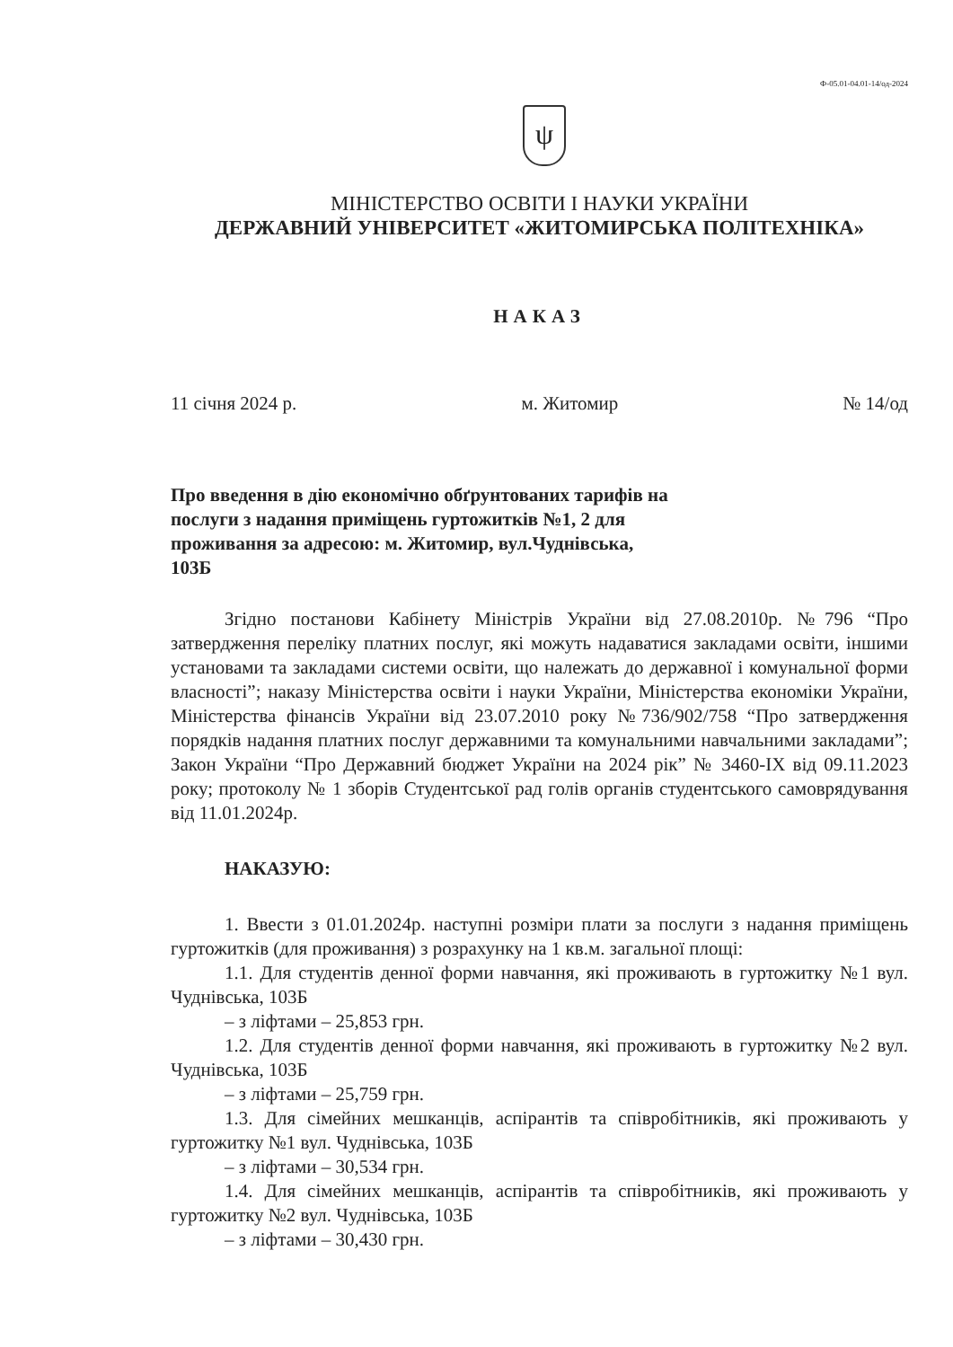Ф-05.01-04.01-14/од-2024
ψ
МІНІСТЕРСТВО ОСВІТИ І НАУКИ УКРАЇНИ
ДЕРЖАВНИЙ УНІВЕРСИТЕТ «ЖИТОМИРСЬКА ПОЛІТЕХНІКА»
НАКАЗ
11 січня 2024 р. м. Житомир № 14/од
Про введення в дію економічно обґрунтованих тарифів на послуги з надання приміщень гуртожитків №1, 2 для проживання за адресою: м. Житомир, вул.Чуднівська, 103Б
Згідно постанови Кабінету Міністрів України від 27.08.2010р. №796 “Про затвердження переліку платних послуг, які можуть надаватися закладами освіти, іншими установами та закладами системи освіти, що належать до державної і комунальної форми власності”; наказу Міністерства освіти і науки України, Міністерства економіки України, Міністерства фінансів України від 23.07.2010 року №736/902/758 “Про затвердження порядків надання платних послуг державними та комунальними навчальними закладами”; Закон України “Про Державний бюджет України на 2024 рік” № 3460-IX від 09.11.2023 року; протоколу № 1 зборів Студентської рад голів органів студентського самоврядування від 11.01.2024р.
НАКАЗУЮ:
1. Ввести з 01.01.2024р. наступні розміри плати за послуги з надання приміщень гуртожитків (для проживання) з розрахунку на 1 кв.м. загальної площі:
1.1. Для студентів денної форми навчання, які проживають в гуртожитку №1 вул. Чуднівська, 103Б
– з ліфтами – 25,853 грн.
1.2. Для студентів денної форми навчання, які проживають в гуртожитку №2 вул. Чуднівська, 103Б
– з ліфтами – 25,759 грн.
1.3. Для сімейних мешканців, аспірантів та співробітників, які проживають у гуртожитку №1 вул. Чуднівська, 103Б
– з ліфтами – 30,534 грн.
1.4. Для сімейних мешканців, аспірантів та співробітників, які проживають у гуртожитку №2 вул. Чуднівська, 103Б
– з ліфтами – 30,430 грн.